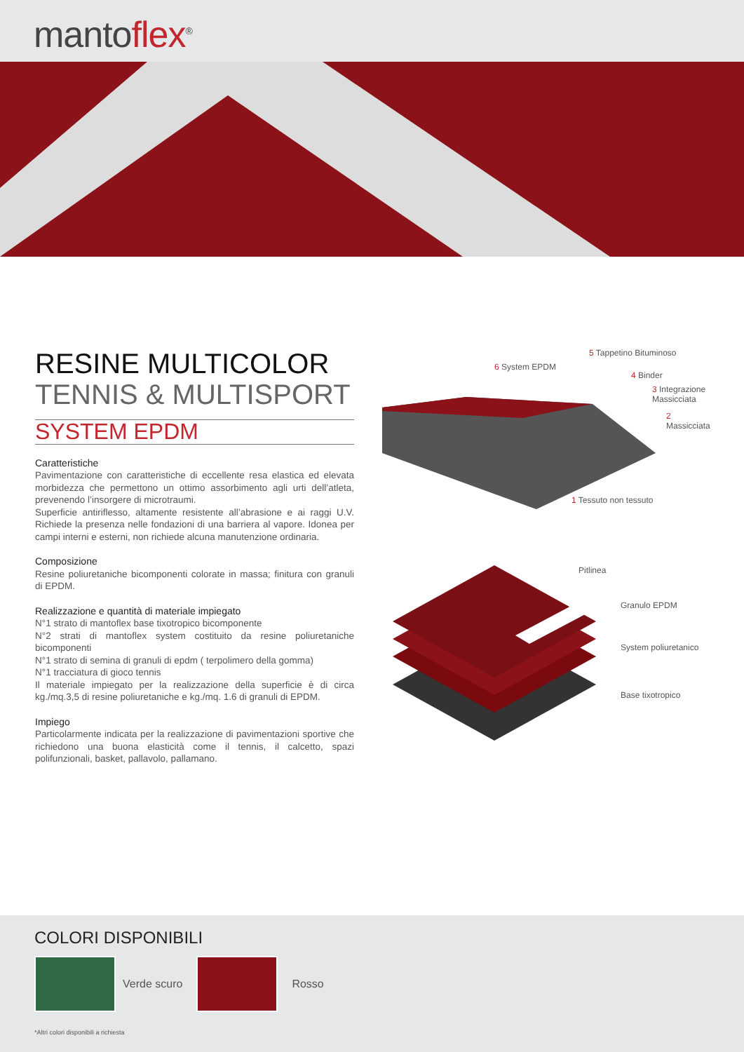mantoflex<sup>®</sup>
RESINE MULTICOLOR
TENNIS & MULTISPORT
SYSTEM EPDM
Caratteristiche
Pavimentazione con caratteristiche di eccellente resa elastica ed elevata morbidezza che permettono un ottimo assorbimento agli urti dell’atleta, prevenendo l’insorgere di microtraumi.
Superficie antiriflesso, altamente resistente all’abrasione e ai raggi U.V. Richiede la presenza nelle fondazioni di una barriera al vapore. Idonea per campi interni e esterni, non richiede alcuna manutenzione ordinaria.
Composizione
Resine poliuretaniche bicomponenti colorate in massa; finitura con granuli di EPDM.
Realizzazione e quantità di materiale impiegato
N°1 strato di mantoflex base tixotropico bicomponente
N°2 strati di mantoflex system costituito da resine poliuretaniche bicomponenti
N°1 strato di semina di granuli di epdm ( terpolimero della gomma)
N°1 tracciatura di gioco tennis
Il materiale impiegato per la realizzazione della superficie è di circa kg./mq.3,5 di resine poliuretaniche e kg./mq. 1.6 di granuli di EPDM.
Impiego
Particolarmente indicata per la realizzazione di pavimentazioni sportive che richiedono una buona elasticità come il tennis, il calcetto, spazi polifunzionali, basket, pallavolo, pallamano.
6 System EPDM
5 Tappetino Bituminoso
4 Binder
3 Integrazione Massicciata
2 Massicciata
1 Tessuto non tessuto
Pitlinea
Granulo EPDM
System poliuretanico
Base tixotropico
COLORI DISPONIBILI
Verde scuro Rosso
*Altri colori disponibili a richiesta